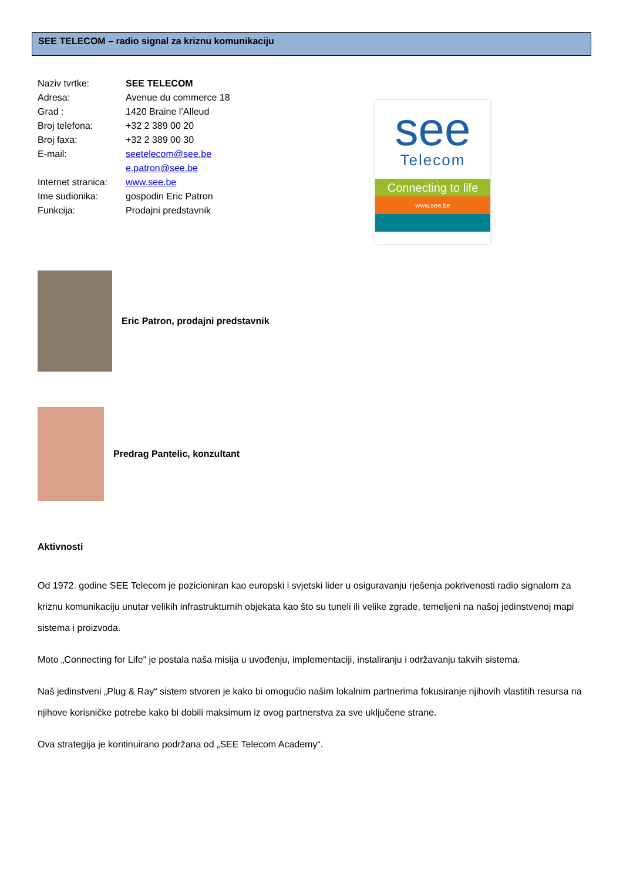SEE TELECOM – radio signal za kriznu komunikaciju
Naziv tvrtke: SEE TELECOM
Adresa: Avenue du commerce 18
Grad : 1420 Braine l’Alleud
Broj telefona: +32 2 389 00 20
Broj faxa: +32 2 389 00 30
E-mail: seetelecom@see.be
e.patron@see.be
Internet stranica: www.see.be
Ime sudionika: gospodin Eric Patron
Funkcija: Prodajni predstavnik
see
Telecom
Connecting to life
www.see.be
Eric Patron, prodajni predstavnik
Predrag Pantelic, konzultant
Aktivnosti
Od 1972. godine SEE Telecom je pozicioniran kao europski i svjetski lider u osiguravanju rješenja pokrivenosti radio signalom za kriznu komunikaciju unutar velikih infrastrukturnih objekata kao što su tuneli ili velike zgrade, temeljeni na našoj jedinstvenoj mapi sistema i proizvoda.
Moto „Connecting for Life“ je postala naša misija u uvođenju, implementaciji, instaliranju i održavanju takvih sistema.
Naš jedinstveni „Plug & Ray“ sistem stvoren je kako bi omogućio našim lokalnim partnerima fokusiranje njihovih vlastitih resursa na njihove korisničke potrebe kako bi dobili maksimum iz ovog partnerstva za sve uključene strane.
Ova strategija je kontinuirano podržana od „SEE Telecom Academy“.